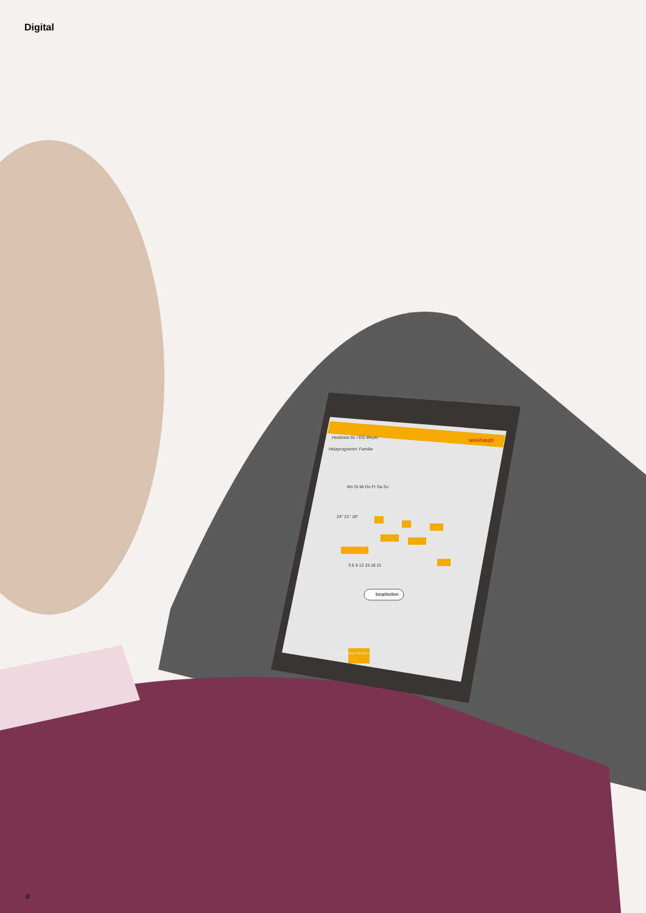Digital
Heizkreis 01 / EG Meyer weishaupt
Heizprogramm: Familie
Mo Di Mi Do Fr Sa So
24° 21° 18°
3 6 9 12 15 18 21
bearbeiten
Home Programm Technik Info
8